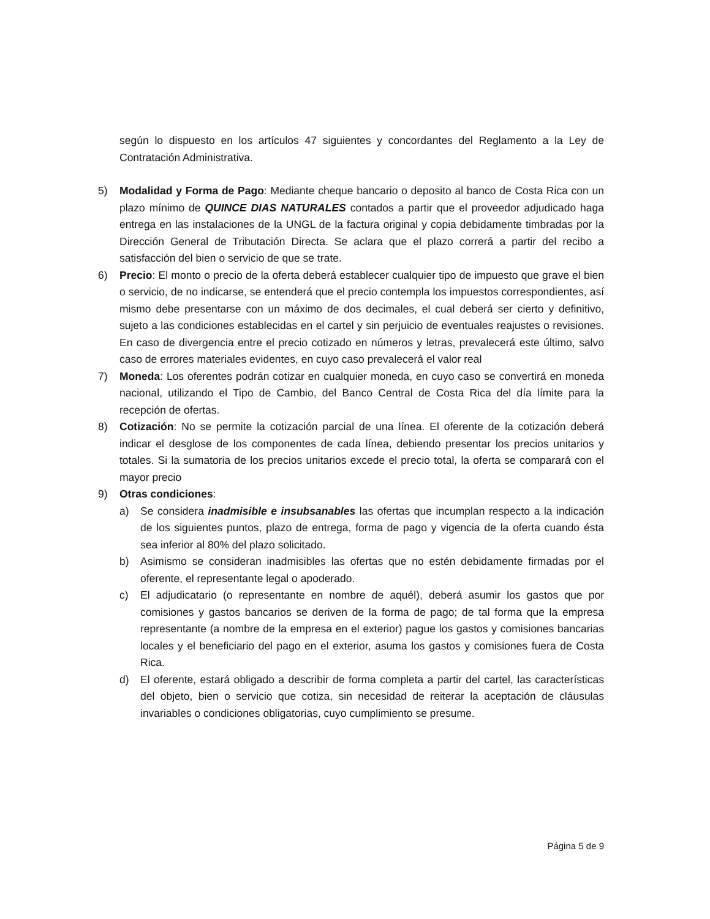según lo dispuesto en los artículos 47 siguientes y concordantes del Reglamento a la Ley de Contratación Administrativa.
5) Modalidad y Forma de Pago: Mediante cheque bancario o deposito al banco de Costa Rica con un plazo mínimo de QUINCE DIAS NATURALES contados a partir que el proveedor adjudicado haga entrega en las instalaciones de la UNGL de la factura original y copia debidamente timbradas por la Dirección General de Tributación Directa. Se aclara que el plazo correrá a partir del recibo a satisfacción del bien o servicio de que se trate.
6) Precio: El monto o precio de la oferta deberá establecer cualquier tipo de impuesto que grave el bien o servicio, de no indicarse, se entenderá que el precio contempla los impuestos correspondientes, así mismo debe presentarse con un máximo de dos decimales, el cual deberá ser cierto y definitivo, sujeto a las condiciones establecidas en el cartel y sin perjuicio de eventuales reajustes o revisiones. En caso de divergencia entre el precio cotizado en números y letras, prevalecerá este último, salvo caso de errores materiales evidentes, en cuyo caso prevalecerá el valor real
7) Moneda: Los oferentes podrán cotizar en cualquier moneda, en cuyo caso se convertirá en moneda nacional, utilizando el Tipo de Cambio, del Banco Central de Costa Rica del día límite para la recepción de ofertas.
8) Cotización: No se permite la cotización parcial de una línea. El oferente de la cotización deberá indicar el desglose de los componentes de cada línea, debiendo presentar los precios unitarios y totales. Si la sumatoria de los precios unitarios excede el precio total, la oferta se comparará con el mayor precio
9) Otras condiciones:
a) Se considera inadmisible e insubsanables las ofertas que incumplan respecto a la indicación de los siguientes puntos, plazo de entrega, forma de pago y vigencia de la oferta cuando ésta sea inferior al 80% del plazo solicitado.
b) Asimismo se consideran inadmisibles las ofertas que no estén debidamente firmadas por el oferente, el representante legal o apoderado.
c) El adjudicatario (o representante en nombre de aquél), deberá asumir los gastos que por comisiones y gastos bancarios se deriven de la forma de pago; de tal forma que la empresa representante (a nombre de la empresa en el exterior) pague los gastos y comisiones bancarias locales y el beneficiario del pago en el exterior, asuma los gastos y comisiones fuera de Costa Rica.
d) El oferente, estará obligado a describir de forma completa a partir del cartel, las características del objeto, bien o servicio que cotiza, sin necesidad de reiterar la aceptación de cláusulas invariables o condiciones obligatorias, cuyo cumplimiento se presume.
Página 5 de 9